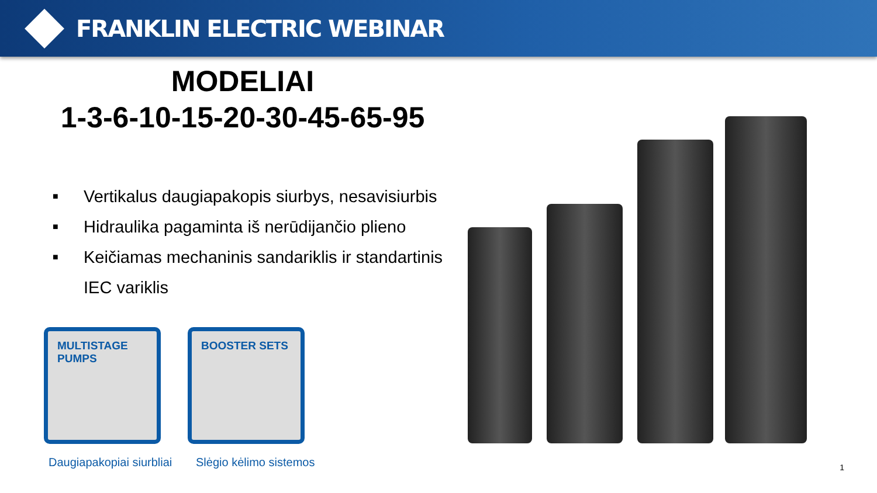FRANKLIN ELECTRIC WEBINAR
MODELIAI
1-3-6-10-15-20-30-45-65-95
■ Vertikalus daugiapakopis siurbys, nesavisiurbis
■ Hidraulika pagaminta iš nerūdijančio plieno
■ Keičiamas mechaninis sandariklis ir standartinis IEC variklis
MULTISTAGE
PUMPS
BOOSTER SETS
Daugiapakopiai siurbliai Slėgio kėlimo sistemos 1